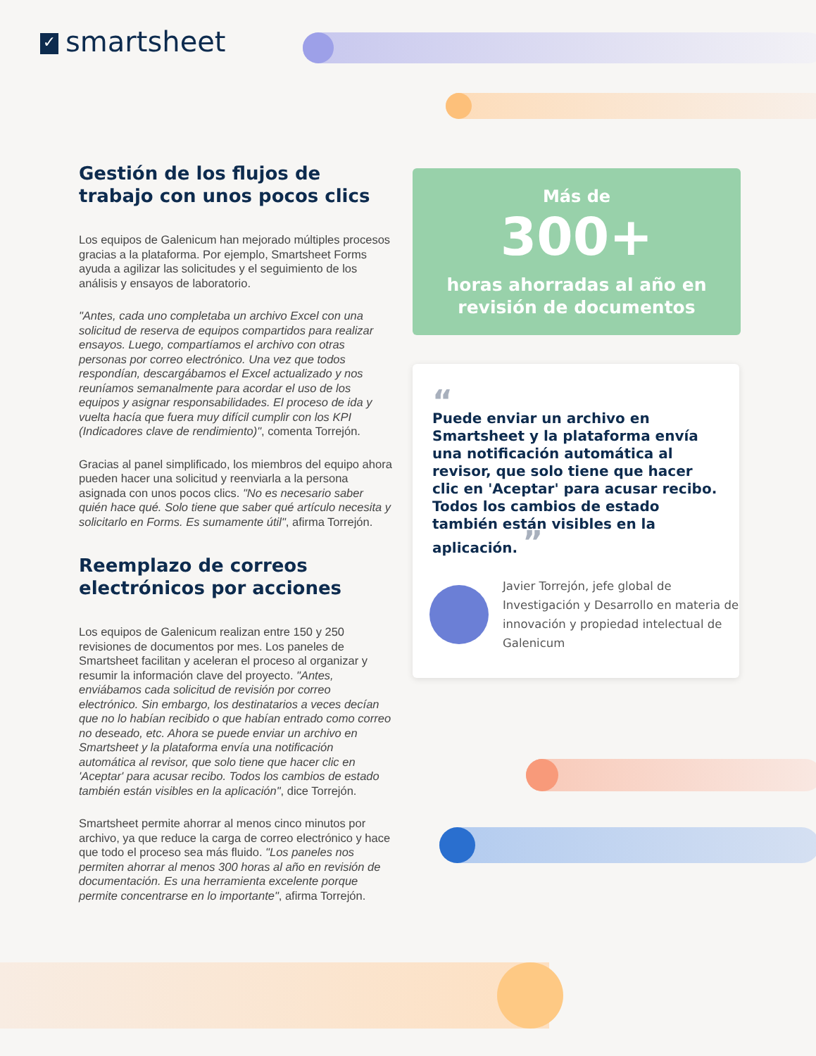✓ smartsheet
Gestión de los flujos de trabajo con unos pocos clics
Los equipos de Galenicum han mejorado múltiples procesos gracias a la plataforma. Por ejemplo, Smartsheet Forms ayuda a agilizar las solicitudes y el seguimiento de los análisis y ensayos de laboratorio.
"Antes, cada uno completaba un archivo Excel con una solicitud de reserva de equipos compartidos para realizar ensayos. Luego, compartíamos el archivo con otras personas por correo electrónico. Una vez que todos respondían, descargábamos el Excel actualizado y nos reuníamos semanalmente para acordar el uso de los equipos y asignar responsabilidades. El proceso de ida y vuelta hacía que fuera muy difícil cumplir con los KPI (Indicadores clave de rendimiento)", comenta Torrejón.
Gracias al panel simplificado, los miembros del equipo ahora pueden hacer una solicitud y reenviarla a la persona asignada con unos pocos clics. "No es necesario saber quién hace qué. Solo tiene que saber qué artículo necesita y solicitarlo en Forms. Es sumamente útil", afirma Torrejón.
Reemplazo de correos electrónicos por acciones
Los equipos de Galenicum realizan entre 150 y 250 revisiones de documentos por mes. Los paneles de Smartsheet facilitan y aceleran el proceso al organizar y resumir la información clave del proyecto. "Antes, enviábamos cada solicitud de revisión por correo electrónico. Sin embargo, los destinatarios a veces decían que no lo habían recibido o que habían entrado como correo no deseado, etc. Ahora se puede enviar un archivo en Smartsheet y la plataforma envía una notificación automática al revisor, que solo tiene que hacer clic en 'Aceptar' para acusar recibo. Todos los cambios de estado también están visibles en la aplicación", dice Torrejón.
Smartsheet permite ahorrar al menos cinco minutos por archivo, ya que reduce la carga de correo electrónico y hace que todo el proceso sea más fluido. "Los paneles nos permiten ahorrar al menos 300 horas al año en revisión de documentación. Es una herramienta excelente porque permite concentrarse en lo importante", afirma Torrejón.
Más de
300+
horas ahorradas al año en
revisión de documentos
“
Puede enviar un archivo en Smartsheet y la plataforma envía una notificación automática al revisor, que solo tiene que hacer clic en 'Aceptar' para acusar recibo. Todos los cambios de estado también están visibles en la aplicación. ”
Javier Torrejón, jefe global de Investigación y Desarrollo en materia de innovación y propiedad intelectual de Galenicum